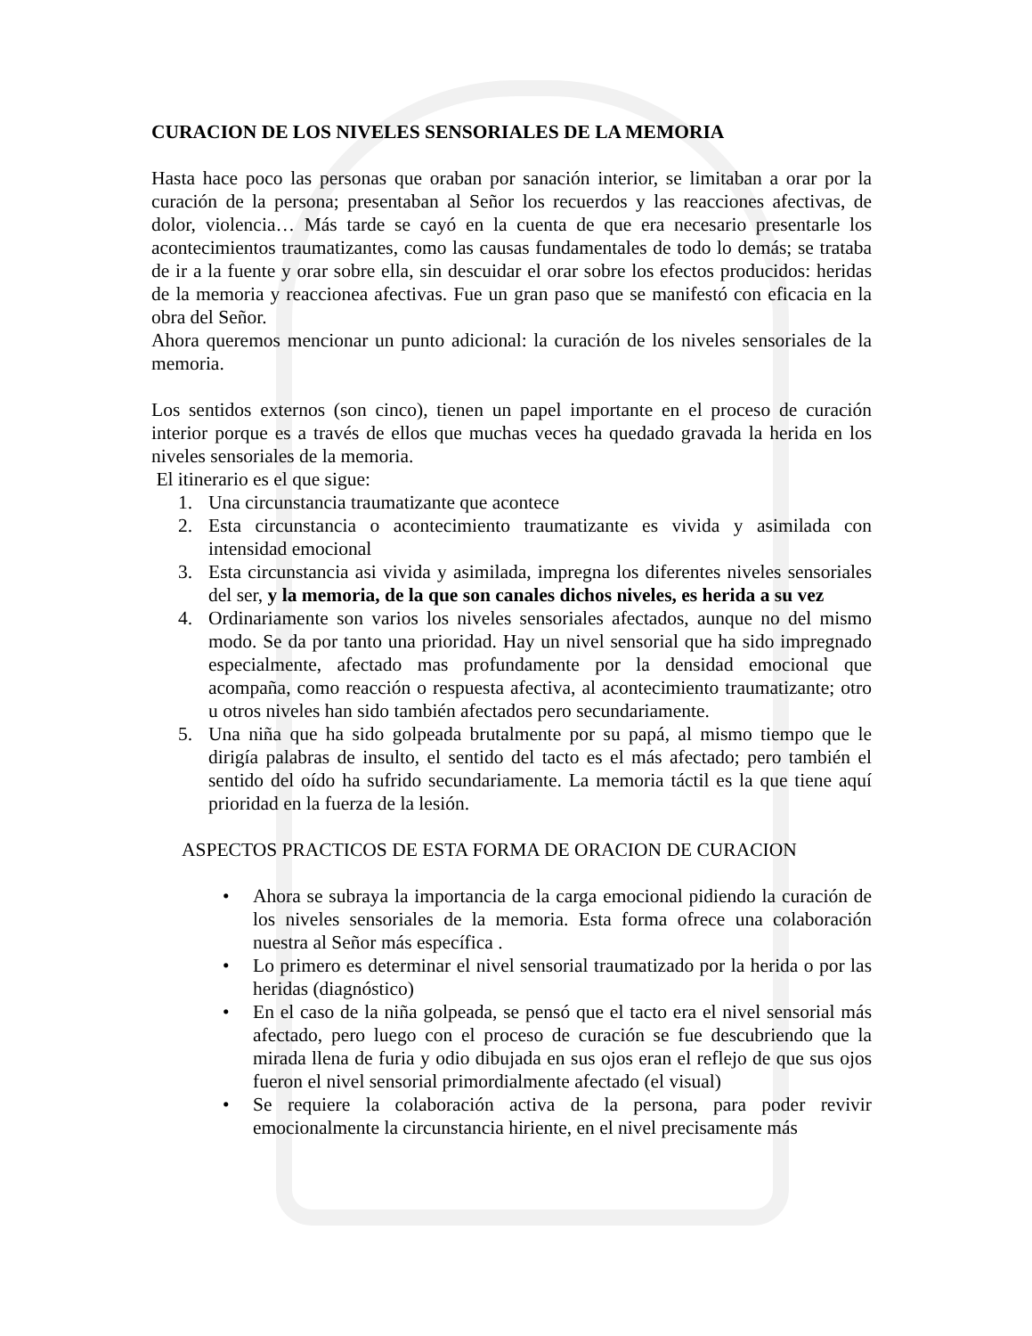CURACION DE LOS NIVELES SENSORIALES DE LA MEMORIA
Hasta hace poco las personas que oraban por sanación interior, se limitaban a orar por la curación de la persona; presentaban al Señor los recuerdos y las reacciones afectivas, de dolor, violencia… Más tarde se cayó en la cuenta de que era necesario presentarle los acontecimientos traumatizantes, como las causas fundamentales de todo lo demás; se trataba de ir a la fuente y orar sobre ella, sin descuidar el orar sobre los efectos producidos: heridas de la memoria y reaccionea afectivas. Fue un gran paso que se manifestó con eficacia en la obra del Señor.
Ahora queremos mencionar un punto adicional: la curación de los niveles sensoriales de la memoria.
Los sentidos externos (son cinco), tienen un papel importante en el proceso de curación interior porque es a través de ellos que muchas veces ha quedado gravada la herida en los niveles sensoriales de la memoria.
El itinerario es el que sigue:
1. Una circunstancia traumatizante que acontece
2. Esta circunstancia o acontecimiento traumatizante es vivida y asimilada con intensidad emocional
3. Esta circunstancia asi vivida y asimilada, impregna los diferentes niveles sensoriales del ser, y la memoria, de la que son canales dichos niveles, es herida a su vez
4. Ordinariamente son varios los niveles sensoriales afectados, aunque no del mismo modo. Se da por tanto una prioridad. Hay un nivel sensorial que ha sido impregnado especialmente, afectado mas profundamente por la densidad emocional que acompaña, como reacción o respuesta afectiva, al acontecimiento traumatizante; otro u otros niveles han sido también afectados pero secundariamente.
5. Una niña que ha sido golpeada brutalmente por su papá, al mismo tiempo que le dirigía palabras de insulto, el sentido del tacto es el más afectado; pero también el sentido del oído ha sufrido secundariamente. La memoria táctil es la que tiene aquí prioridad en la fuerza de la lesión.
ASPECTOS PRACTICOS DE ESTA FORMA DE ORACION DE CURACION
• Ahora se subraya la importancia de la carga emocional pidiendo la curación de los niveles sensoriales de la memoria. Esta forma ofrece una colaboración nuestra al Señor más específica .
• Lo primero es determinar el nivel sensorial traumatizado por la herida o por las heridas (diagnóstico)
• En el caso de la niña golpeada, se pensó que el tacto era el nivel sensorial más afectado, pero luego con el proceso de curación se fue descubriendo que la mirada llena de furia y odio dibujada en sus ojos eran el reflejo de que sus ojos fueron el nivel sensorial primordialmente afectado (el visual)
• Se requiere la colaboración activa de la persona, para poder revivir emocionalmente la circunstancia hiriente, en el nivel precisamente más